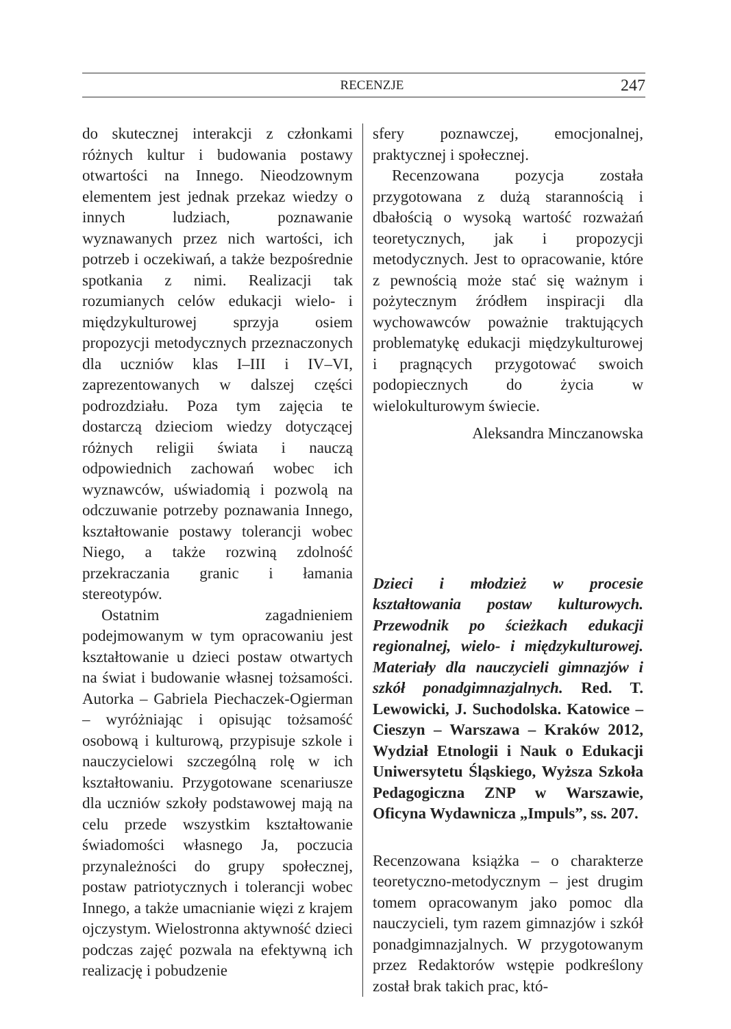RECENZJE 247
do skutecznej interakcji z członkami różnych kultur i budowania postawy otwartości na Innego. Nieodzownym elementem jest jednak przekaz wiedzy o innych ludziach, poznawanie wyznawanych przez nich wartości, ich potrzeb i oczekiwań, a także bezpośrednie spotkania z nimi. Realizacji tak rozumianych celów edukacji wielo- i międzykulturowej sprzyja osiem propozycji metodycznych przeznaczonych dla uczniów klas I–III i IV–VI, zaprezentowanych w dalszej części podrozdziału. Poza tym zajęcia te dostarczą dzieciom wiedzy dotyczącej różnych religii świata i nauczą odpowiednich zachowań wobec ich wyznawców, uświadomią i pozwolą na odczuwanie potrzeby poznawania Innego, kształtowanie postawy tolerancji wobec Niego, a także rozwiną zdolność przekraczania granic i łamania stereotypów.
Ostatnim zagadnieniem podejmowanym w tym opracowaniu jest kształtowanie u dzieci postaw otwartych na świat i budowanie własnej tożsamości. Autorka – Gabriela Piechaczek-Ogierman – wyróżniając i opisując tożsamość osobową i kulturową, przypisuje szkole i nauczycielowi szczególną rolę w ich kształtowaniu. Przygotowane scenariusze dla uczniów szkoły podstawowej mają na celu przede wszystkim kształtowanie świadomości własnego Ja, poczucia przynależności do grupy społecznej, postaw patriotycznych i tolerancji wobec Innego, a także umacnianie więzi z krajem ojczystym. Wielostronna aktywność dzieci podczas zajęć pozwala na efektywną ich realizację i pobudzenie
sfery poznawczej, emocjonalnej, praktycznej i społecznej.
Recenzowana pozycja została przygotowana z dużą starannością i dbałością o wysoką wartość rozważań teoretycznych, jak i propozycji metodycznych. Jest to opracowanie, które z pewnością może stać się ważnym i pożytecznym źródłem inspiracji dla wychowawców poważnie traktujących problematykę edukacji międzykulturowej i pragnących przygotować swoich podopiecznych do życia w wielokulturowym świecie.
Aleksandra Minczanowska
Dzieci i młodzież w procesie kształtowania postaw kulturowych. Przewodnik po ścieżkach edukacji regionalnej, wielo- i międzykulturowej. Materiały dla nauczycieli gimnazjów i szkół ponadgimnazjalnych. Red. T. Lewowicki, J. Suchodolska. Katowice – Cieszyn – Warszawa – Kraków 2012, Wydział Etnologii i Nauk o Edukacji Uniwersytetu Śląskiego, Wyższa Szkoła Pedagogiczna ZNP w Warszawie, Oficyna Wydawnicza „Impuls”, ss. 207.
Recenzowana książka – o charakterze teoretyczno-metodycznym – jest drugim tomem opracowanym jako pomoc dla nauczycieli, tym razem gimnazjów i szkół ponadgimnazjalnych. W przygotowanym przez Redaktorów wstępie podkreślony został brak takich prac, któ-